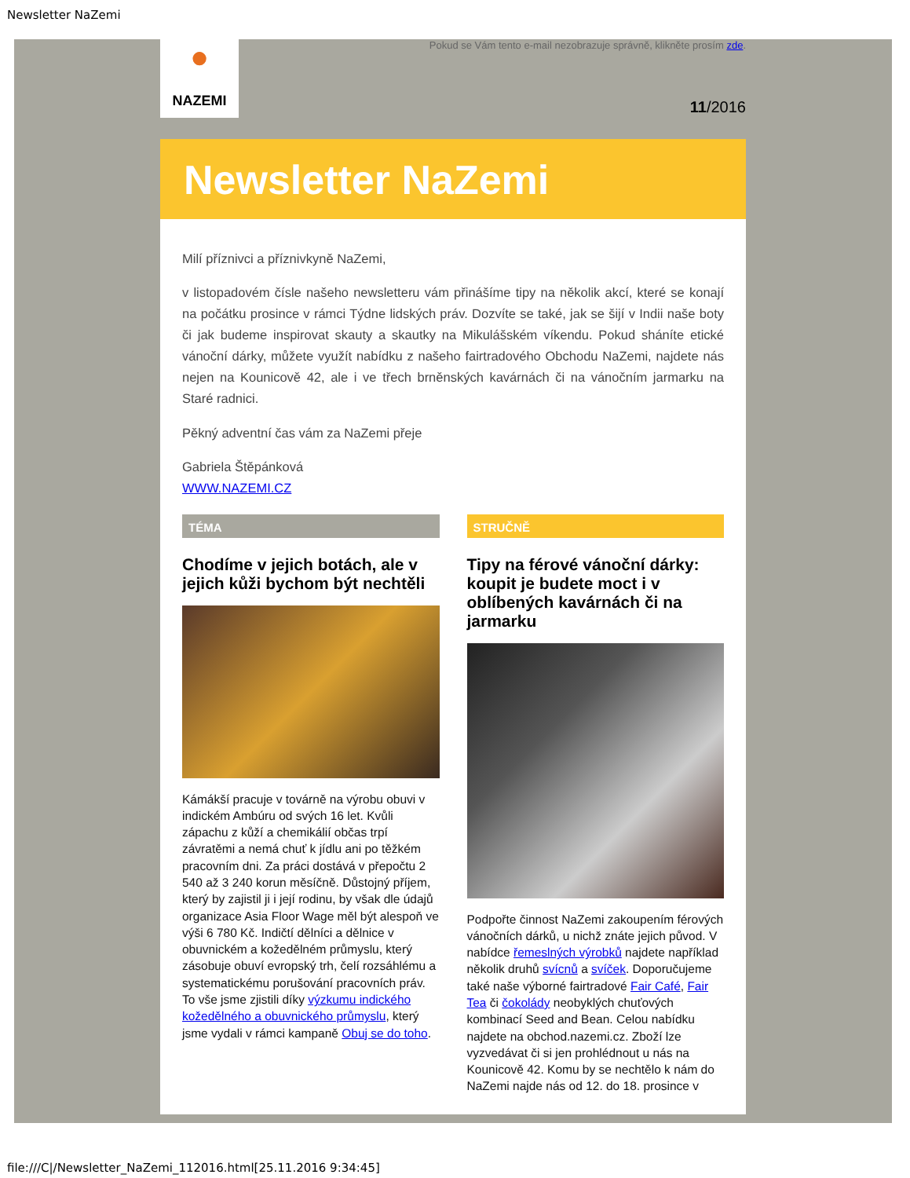Newsletter NaZemi
●
NAZEMI
Pokud se Vám tento e-mail nezobrazuje správně, klikněte prosím zde.
11/2016
Newsletter NaZemi
Milí příznivci a příznivkyně NaZemi,
v listopadovém čísle našeho newsletteru vám přinášíme tipy na několik akcí, které se konají na počátku prosince v rámci Týdne lidských práv. Dozvíte se také, jak se šijí v Indii naše boty či jak budeme inspirovat skauty a skautky na Mikulášském víkendu. Pokud sháníte etické vánoční dárky, můžete využít nabídku z našeho fairtradového Obchodu NaZemi, najdete nás nejen na Kounicově 42, ale i ve třech brněnských kavárnách či na vánočním jarmarku na Staré radnici.
Pěkný adventní čas vám za NaZemi přeje
Gabriela Štěpánková
WWW.NAZEMI.CZ
TÉMA
Chodíme v jejich botách, ale v jejich kůži bychom být nechtěli
Kámákší pracuje v továrně na výrobu obuvi v indickém Ambúru od svých 16 let. Kvůli zápachu z kůží a chemikálií občas trpí závratěmi a nemá chuť k jídlu ani po těžkém pracovním dni. Za práci dostává v přepočtu 2 540 až 3 240 korun měsíčně. Důstojný příjem, který by zajistil ji i její rodinu, by však dle údajů organizace Asia Floor Wage měl být alespoň ve výši 6 780 Kč. Indičtí dělníci a dělnice v obuvnickém a kožedělném průmyslu, který zásobuje obuví evropský trh, čelí rozsáhlému a systematickému porušování pracovních práv. To vše jsme zjistili díky výzkumu indického kožedělného a obuvnického průmyslu, který jsme vydali v rámci kampaně Obuj se do toho.
STRUČNĚ
Tipy na férové vánoční dárky: koupit je budete moct i v oblíbených kavárnách či na jarmarku
Podpořte činnost NaZemi zakoupením férových vánočních dárků, u nichž znáte jejich původ. V nabídce řemeslných výrobků najdete například několik druhů svícnů a svíček. Doporučujeme také naše výborné fairtradové Fair Café, Fair Tea či čokolády neobyklých chuťových kombinací Seed and Bean. Celou nabídku najdete na obchod.nazemi.cz. Zboží lze vyzvedávat či si jen prohlédnout u nás na Kounicově 42. Komu by se nechtělo k nám do NaZemi najde nás od 12. do 18. prosince v
file:///C|/Newsletter_NaZemi_112016.html[25.11.2016 9:34:45]